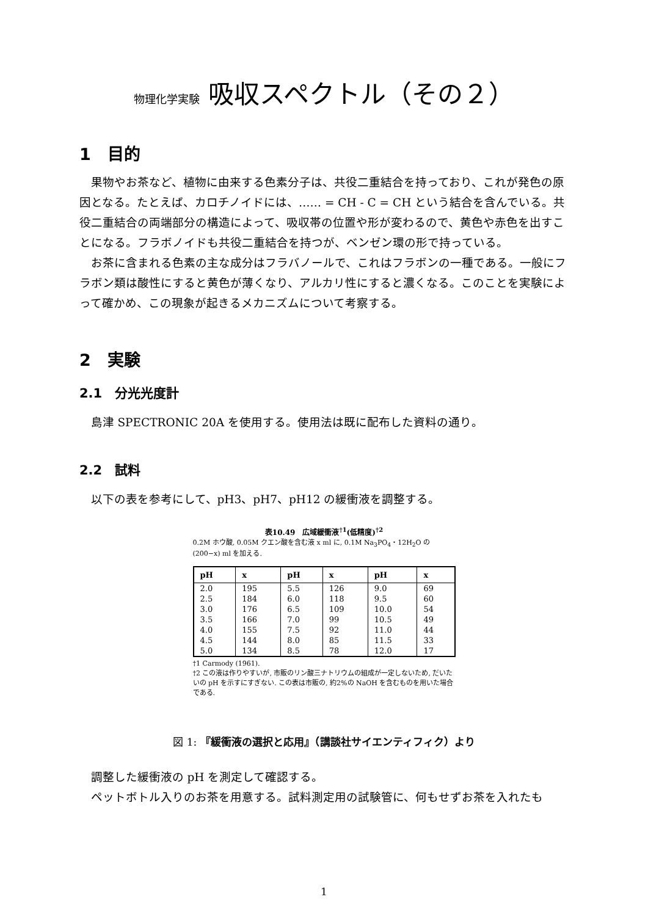物理化学実験 吸収スペクトル（その２）
1　目的
果物やお茶など、植物に由来する色素分子は、共役二重結合を持っており、これが発色の原因となる。たとえば、カロチノイドには、…… = CH - C = CH という結合を含んでいる。共役二重結合の両端部分の構造によって、吸収帯の位置や形が変わるので、黄色や赤色を出すことになる。フラボノイドも共役二重結合を持つが、ベンゼン環の形で持っている。
お茶に含まれる色素の主な成分はフラバノールで、これはフラボンの一種である。一般にフラボン類は酸性にすると黄色が薄くなり、アルカリ性にすると濃くなる。このことを実験によって確かめ、この現象が起きるメカニズムについて考察する。
2　実験
2.1　分光光度計
島津 SPECTRONIC 20A を使用する。使用法は既に配布した資料の通り。
2.2　試料
以下の表を参考にして、pH3、pH7、pH12 の緩衝液を調整する。
表10.49　広域緩衝液<sup>†1</sup>(低精度)<sup>†2</sup>
0.2M ホウ酸, 0.05M クエン酸を含む液 x ml に, 0.1M Na<sub>3</sub>PO<sub>4</sub>・12H<sub>2</sub>O の (200−x) ml を加える.
| pH | x | pH | x | pH | x |
| --- | --- | --- | --- | --- | --- |
| 2.0 | 195 | 5.5 | 126 | 9.0 | 69 |
| 2.5 | 184 | 6.0 | 118 | 9.5 | 60 |
| 3.0 | 176 | 6.5 | 109 | 10.0 | 54 |
| 3.5 | 166 | 7.0 | 99 | 10.5 | 49 |
| 4.0 | 155 | 7.5 | 92 | 11.0 | 44 |
| 4.5 | 144 | 8.0 | 85 | 11.5 | 33 |
| 5.0 | 134 | 8.5 | 78 | 12.0 | 17 |
†1 Carmody (1961).
†2 この液は作りやすいが, 市販のリン酸三ナトリウムの組成が一定しないため, だいたいの pH を示すにすぎない. この表は市販の, 約2%の NaOH を含むものを用いた場合である.
図 1: 『緩衝液の選択と応用』（講談社サイエンティフィク）より
調整した緩衝液の pH を測定して確認する。
ペットボトル入りのお茶を用意する。試料測定用の試験管に、何もせずお茶を入れたも
1